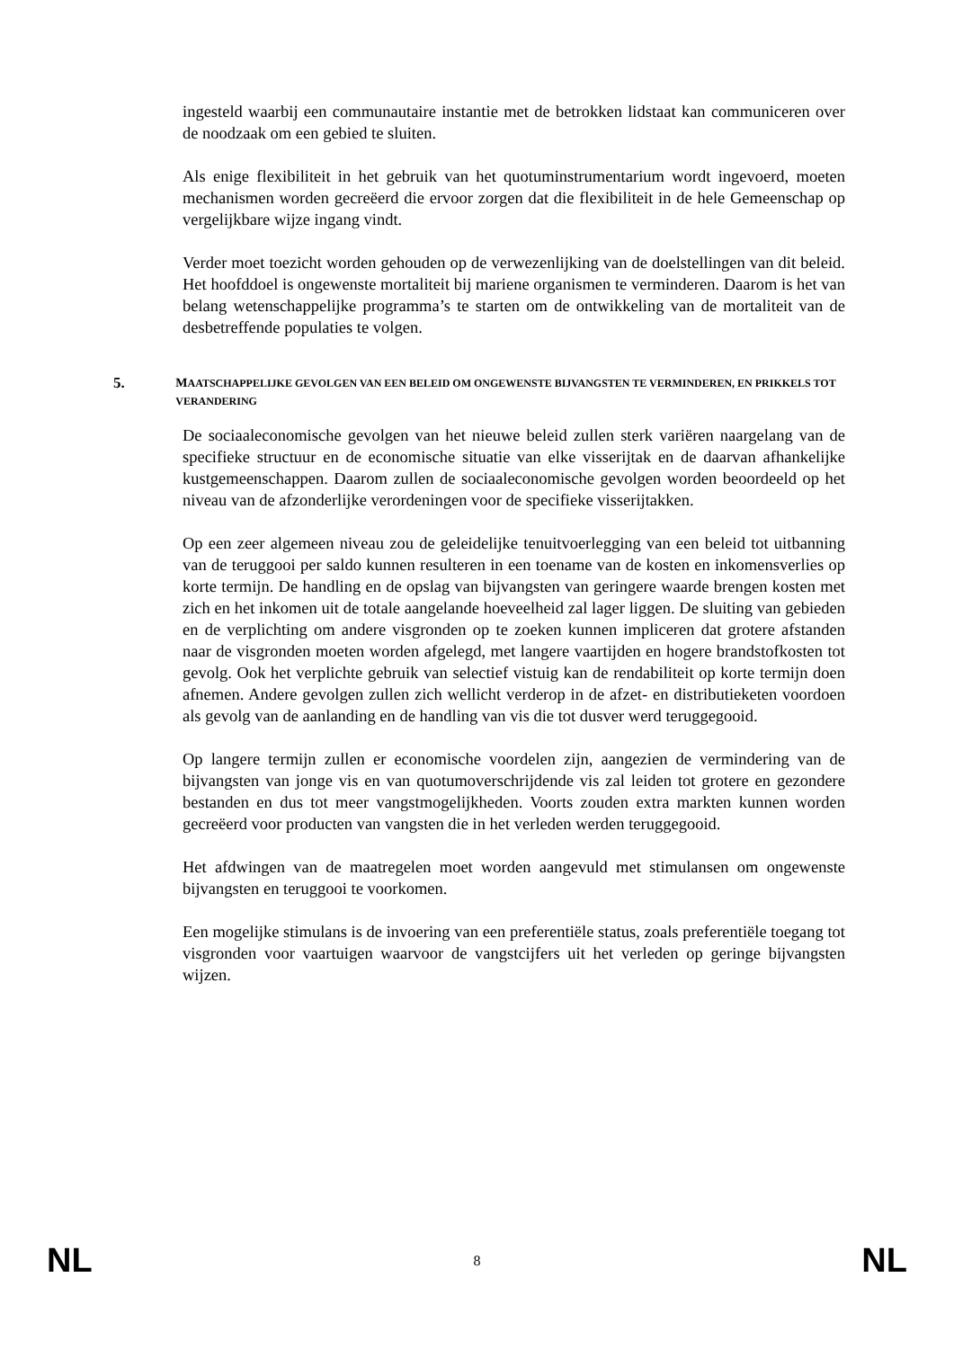ingesteld waarbij een communautaire instantie met de betrokken lidstaat kan communiceren over de noodzaak om een gebied te sluiten.
Als enige flexibiliteit in het gebruik van het quotuminstrumentarium wordt ingevoerd, moeten mechanismen worden gecreëerd die ervoor zorgen dat die flexibiliteit in de hele Gemeenschap op vergelijkbare wijze ingang vindt.
Verder moet toezicht worden gehouden op de verwezenlijking van de doelstellingen van dit beleid. Het hoofddoel is ongewenste mortaliteit bij mariene organismen te verminderen. Daarom is het van belang wetenschappelijke programma’s te starten om de ontwikkeling van de mortaliteit van de desbetreffende populaties te volgen.
5. MAATSCHAPPELIJKE GEVOLGEN VAN EEN BELEID OM ONGEWENSTE BIJVANGSTEN TE VERMINDEREN, EN PRIKKELS TOT VERANDERING
De sociaaleconomische gevolgen van het nieuwe beleid zullen sterk variëren naargelang van de specifieke structuur en de economische situatie van elke visserijtak en de daarvan afhankelijke kustgemeenschappen. Daarom zullen de sociaaleconomische gevolgen worden beoordeeld op het niveau van de afzonderlijke verordeningen voor de specifieke visserijtakken.
Op een zeer algemeen niveau zou de geleidelijke tenuitvoerlegging van een beleid tot uitbanning van de teruggooi per saldo kunnen resulteren in een toename van de kosten en inkomensverlies op korte termijn. De handling en de opslag van bijvangsten van geringere waarde brengen kosten met zich en het inkomen uit de totale aangelande hoeveelheid zal lager liggen. De sluiting van gebieden en de verplichting om andere visgronden op te zoeken kunnen impliceren dat grotere afstanden naar de visgronden moeten worden afgelegd, met langere vaartijden en hogere brandstofkosten tot gevolg. Ook het verplichte gebruik van selectief vistuig kan de rendabiliteit op korte termijn doen afnemen. Andere gevolgen zullen zich wellicht verderop in de afzet- en distributieketen voordoen als gevolg van de aanlanding en de handling van vis die tot dusver werd teruggegooid.
Op langere termijn zullen er economische voordelen zijn, aangezien de vermindering van de bijvangsten van jonge vis en van quotumoverschrijdende vis zal leiden tot grotere en gezondere bestanden en dus tot meer vangstmogelijkheden. Voorts zouden extra markten kunnen worden gecreëerd voor producten van vangsten die in het verleden werden teruggegooid.
Het afdwingen van de maatregelen moet worden aangevuld met stimulansen om ongewenste bijvangsten en teruggooi te voorkomen.
Een mogelijke stimulans is de invoering van een preferentiële status, zoals preferentiële toegang tot visgronden voor vaartuigen waarvoor de vangstcijfers uit het verleden op geringe bijvangsten wijzen.
NL 8 NL